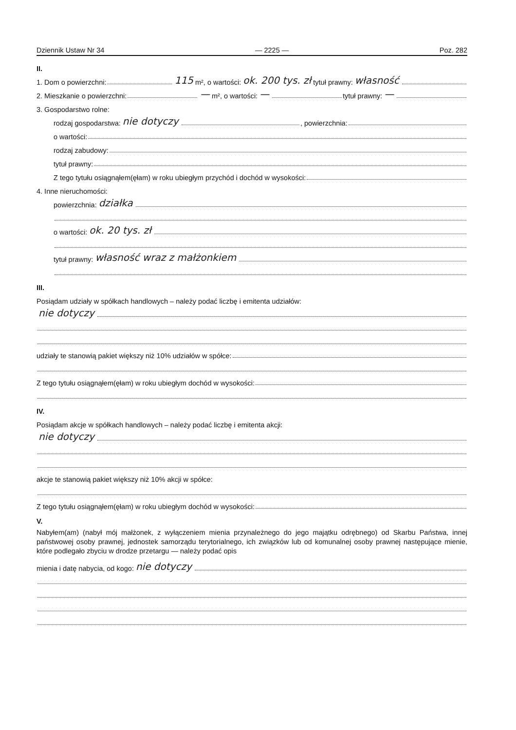Dziennik Ustaw Nr 34 — 2225 — Poz. 282
II.
1. Dom o powierzchni: 115 m², o wartości: ok. 200 tys. zł tytuł prawny: własność
2. Mieszkanie o powierzchni: — m², o wartości: — tytuł prawny: —
3. Gospodarstwo rolne:
rodzaj gospodarstwa: nie dotyczy , powierzchnia:
o wartości:
rodzaj zabudowy:
tytuł prawny:
Z tego tytułu osiągnąłem(ęłam) w roku ubiegłym przychód i dochód w wysokości:
4. Inne nieruchomości:
powierzchnia: działka
o wartości: ok. 20 tys. zł
tytuł prawny: własność wraz z małżonkiem
III.
Posiądam udziały w spółkach handlowych – należy podać liczbę i emitenta udziałów:
nie dotyczy
udziały te stanowią pakiet większy niż 10% udziałów w spółce:
Z tego tytułu osiągnąłem(ęłam) w roku ubiegłym dochód w wysokości:
IV.
Posiądam akcje w spółkach handlowych – należy podać liczbę i emitenta akcji:
nie dotyczy
akcje te stanowią pakiet większy niż 10% akcji w spółce:
Z tego tytułu osiągnąłem(ęłam) w roku ubiegłym dochód w wysokości:
V.
Nabyłem(am) (nabył mój małżonek, z wyłączeniem mienia przynależnego do jego majątku odrębnego) od Skarbu Państwa, innej państwowej osoby prawnej, jednostek samorządu terytorialnego, ich związków lub od komunalnej osoby prawnej następujące mienie, które podlegało zbyciu w drodze przetargu — należy podać opis
mienia i datę nabycia, od kogo: nie dotyczy